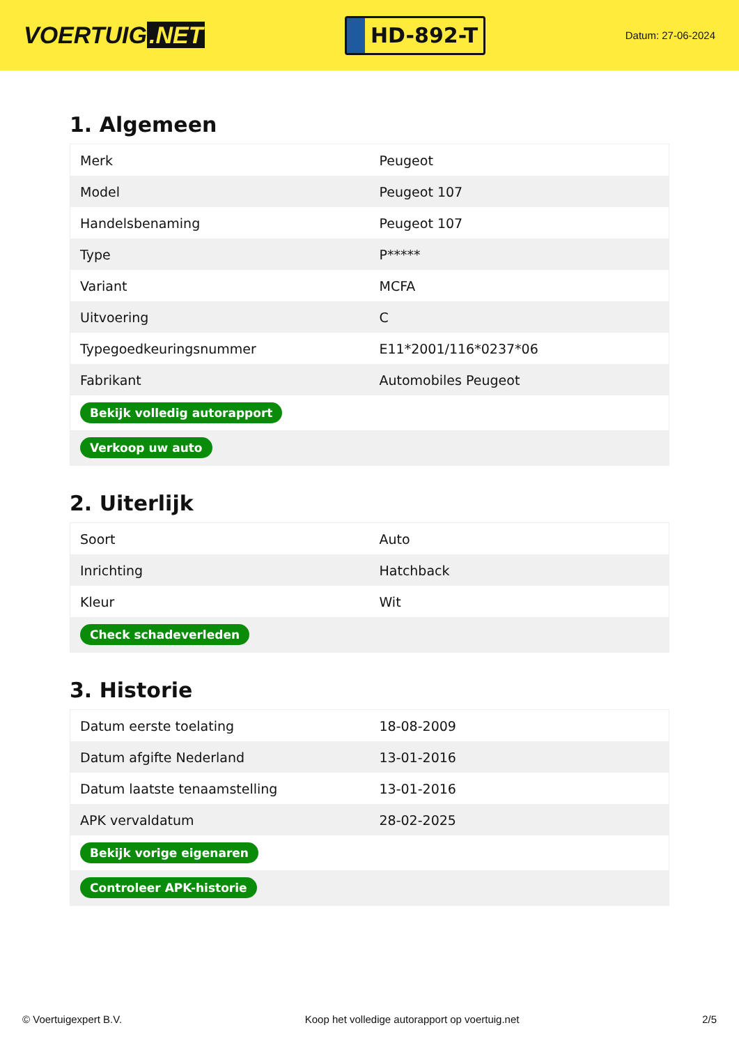VOERTUIG.NET
HD-892-T
Datum: 27-06-2024
1. Algemeen
| Merk | Peugeot |
| Model | Peugeot 107 |
| Handelsbenaming | Peugeot 107 |
| Type | P***** |
| Variant | MCFA |
| Uitvoering | C |
| Typegoedkeuringsnummer | E11*2001/116*0237*06 |
| Fabrikant | Automobiles Peugeot |
| Bekijk volledig autorapport | |
| Verkoop uw auto | |
2. Uiterlijk
| Soort | Auto |
| Inrichting | Hatchback |
| Kleur | Wit |
| Check schadeverleden | |
3. Historie
| Datum eerste toelating | 18-08-2009 |
| Datum afgifte Nederland | 13-01-2016 |
| Datum laatste tenaamstelling | 13-01-2016 |
| APK vervaldatum | 28-02-2025 |
| Bekijk vorige eigenaren | |
| Controleer APK-historie | |
© Voertuigexpert B.V. Koop het volledige autorapport op voertuig.net 2/5